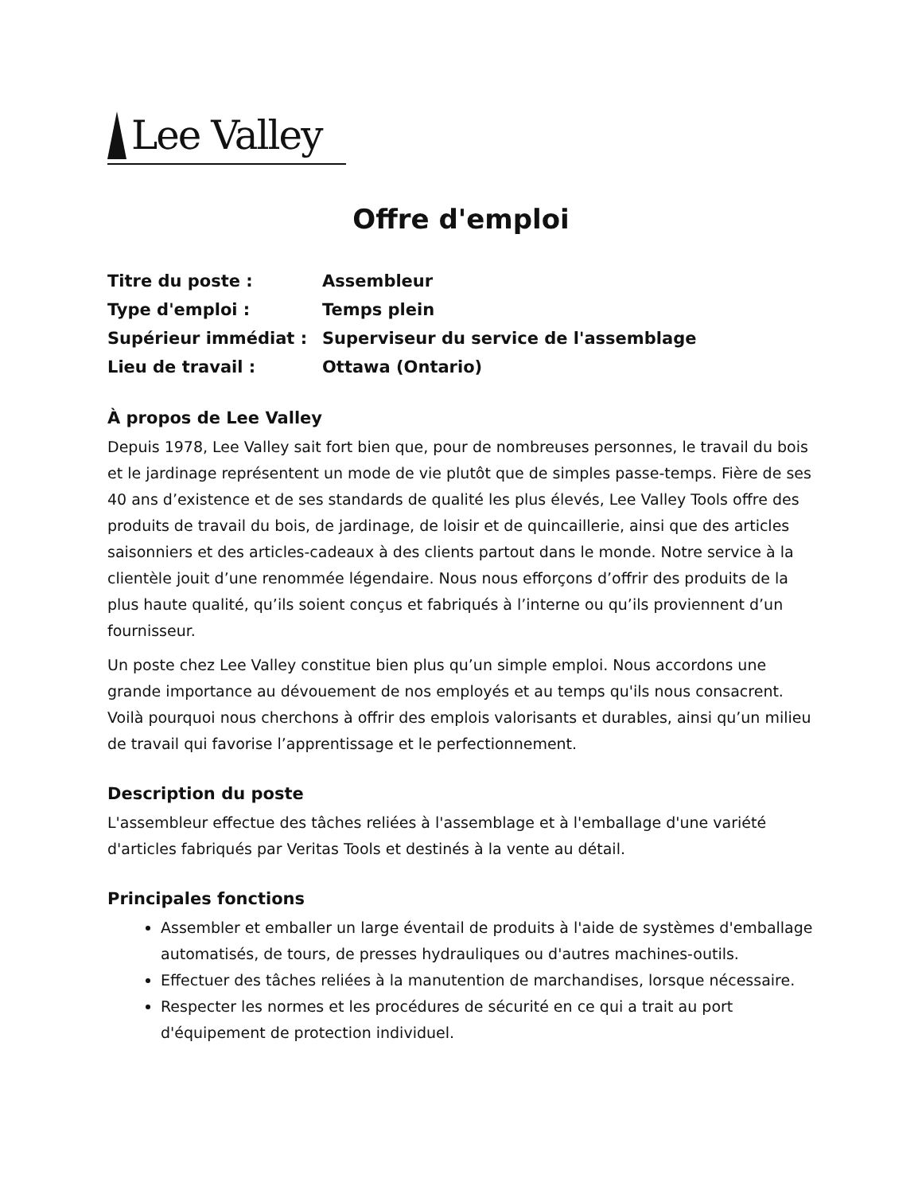Lee Valley
Offre d'emploi
Titre du poste :
Assembleur
Type d'emploi :
Temps plein
Supérieur immédiat :
Superviseur du service de l'assemblage
Lieu de travail :
Ottawa (Ontario)
À propos de Lee Valley
Depuis 1978, Lee Valley sait fort bien que, pour de nombreuses personnes, le travail du bois et le jardinage représentent un mode de vie plutôt que de simples passe-temps. Fière de ses 40 ans d’existence et de ses standards de qualité les plus élevés, Lee Valley Tools offre des produits de travail du bois, de jardinage, de loisir et de quincaillerie, ainsi que des articles saisonniers et des articles-cadeaux à des clients partout dans le monde. Notre service à la clientèle jouit d’une renommée légendaire. Nous nous efforçons d’offrir des produits de la plus haute qualité, qu’ils soient conçus et fabriqués à l’interne ou qu’ils proviennent d’un fournisseur.
Un poste chez Lee Valley constitue bien plus qu’un simple emploi. Nous accordons une grande importance au dévouement de nos employés et au temps qu'ils nous consacrent. Voilà pourquoi nous cherchons à offrir des emplois valorisants et durables, ainsi qu’un milieu de travail qui favorise l’apprentissage et le perfectionnement.
Description du poste
L'assembleur effectue des tâches reliées à l'assemblage et à l'emballage d'une variété d'articles fabriqués par Veritas Tools et destinés à la vente au détail.
Principales fonctions
Assembler et emballer un large éventail de produits à l'aide de systèmes d'emballage automatisés, de tours, de presses hydrauliques ou d'autres machines-outils.
Effectuer des tâches reliées à la manutention de marchandises, lorsque nécessaire.
Respecter les normes et les procédures de sécurité en ce qui a trait au port d'équipement de protection individuel.